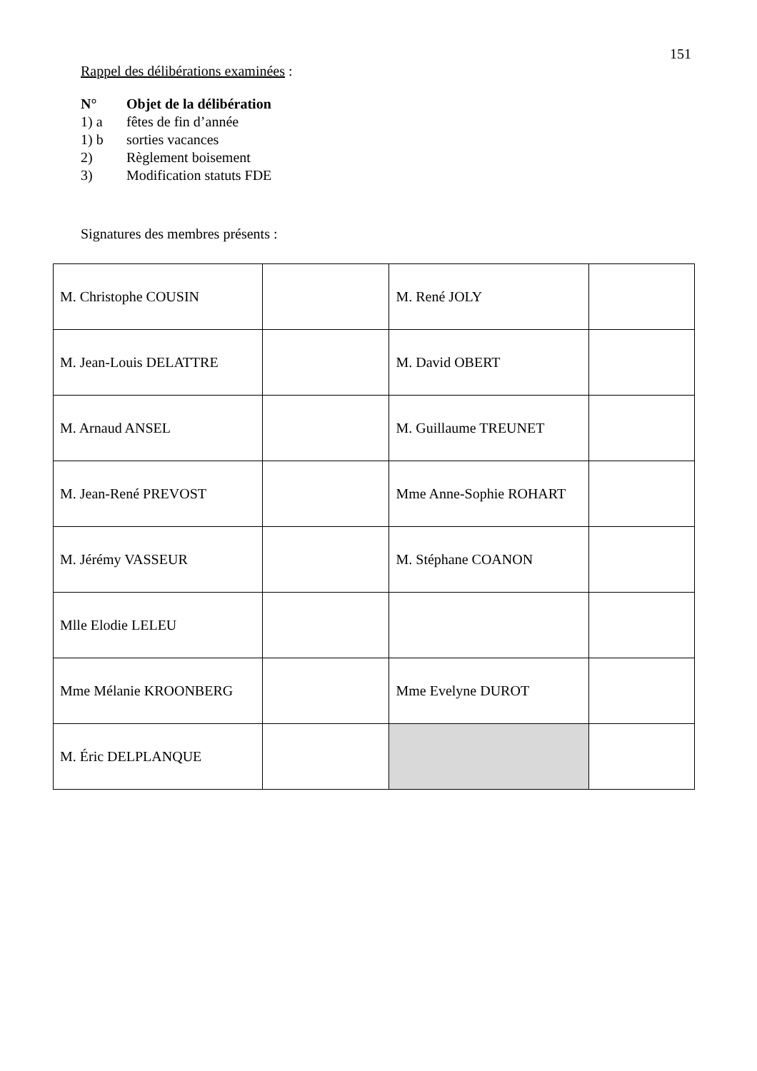151
Rappel des délibérations examinées :
N° Objet de la délibération
1) a fêtes de fin d’année
1) b sorties vacances
2) Règlement boisement
3) Modification statuts FDE
Signatures des membres présents :
| M. Christophe COUSIN | | M. René JOLY | |
| M. Jean-Louis DELATTRE | | M. David OBERT | |
| M. Arnaud ANSEL | | M. Guillaume TREUNET | |
| M. Jean-René PREVOST | | Mme Anne-Sophie ROHART | |
| M. Jérémy VASSEUR | | M. Stéphane COANON | |
| Mlle Elodie LELEU | | | |
| Mme Mélanie KROONBERG | | Mme Evelyne DUROT | |
| M. Éric DELPLANQUE | | | |